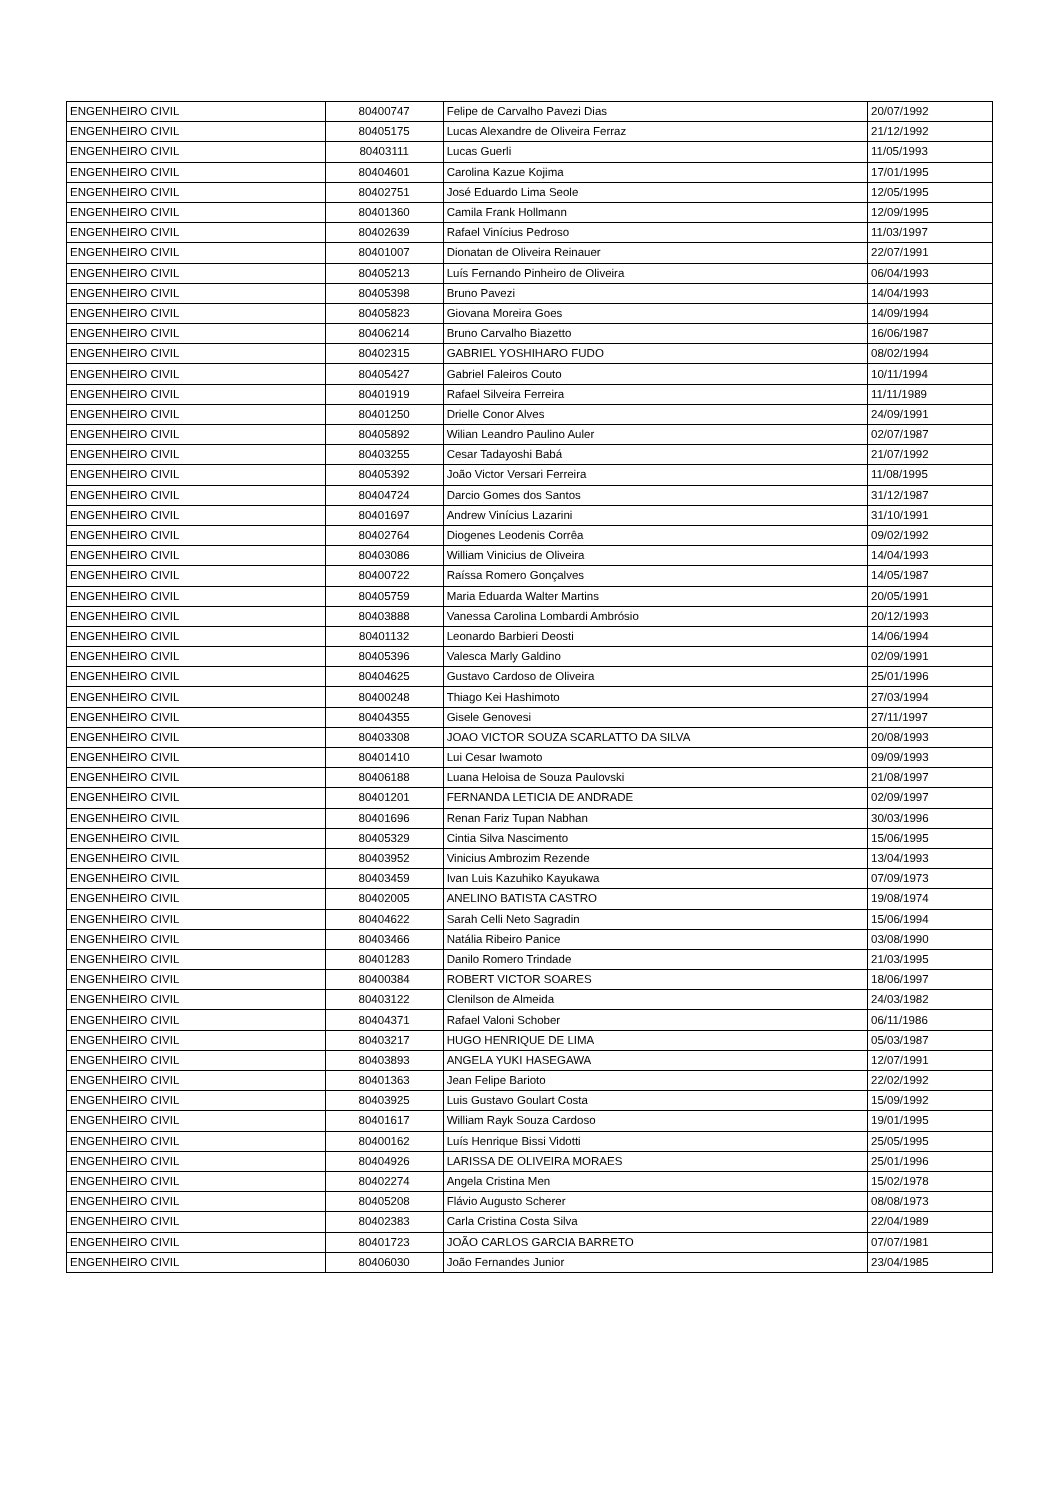| ENGENHEIRO CIVIL | 80400747 | Felipe de Carvalho Pavezi Dias | 20/07/1992 |
| ENGENHEIRO CIVIL | 80405175 | Lucas Alexandre de Oliveira Ferraz | 21/12/1992 |
| ENGENHEIRO CIVIL | 80403111 | Lucas Guerli | 11/05/1993 |
| ENGENHEIRO CIVIL | 80404601 | Carolina Kazue Kojima | 17/01/1995 |
| ENGENHEIRO CIVIL | 80402751 | José Eduardo Lima Seole | 12/05/1995 |
| ENGENHEIRO CIVIL | 80401360 | Camila Frank Hollmann | 12/09/1995 |
| ENGENHEIRO CIVIL | 80402639 | Rafael Vinícius Pedroso | 11/03/1997 |
| ENGENHEIRO CIVIL | 80401007 | Dionatan de Oliveira Reinauer | 22/07/1991 |
| ENGENHEIRO CIVIL | 80405213 | Luís Fernando Pinheiro de Oliveira | 06/04/1993 |
| ENGENHEIRO CIVIL | 80405398 | Bruno Pavezi | 14/04/1993 |
| ENGENHEIRO CIVIL | 80405823 | Giovana Moreira Goes | 14/09/1994 |
| ENGENHEIRO CIVIL | 80406214 | Bruno Carvalho Biazetto | 16/06/1987 |
| ENGENHEIRO CIVIL | 80402315 | GABRIEL YOSHIHARO FUDO | 08/02/1994 |
| ENGENHEIRO CIVIL | 80405427 | Gabriel Faleiros Couto | 10/11/1994 |
| ENGENHEIRO CIVIL | 80401919 | Rafael Silveira Ferreira | 11/11/1989 |
| ENGENHEIRO CIVIL | 80401250 | Drielle Conor Alves | 24/09/1991 |
| ENGENHEIRO CIVIL | 80405892 | Wilian Leandro Paulino Auler | 02/07/1987 |
| ENGENHEIRO CIVIL | 80403255 | Cesar Tadayoshi Babá | 21/07/1992 |
| ENGENHEIRO CIVIL | 80405392 | João Victor Versari Ferreira | 11/08/1995 |
| ENGENHEIRO CIVIL | 80404724 | Darcio Gomes dos Santos | 31/12/1987 |
| ENGENHEIRO CIVIL | 80401697 | Andrew Vinícius Lazarini | 31/10/1991 |
| ENGENHEIRO CIVIL | 80402764 | Diogenes Leodenis Corrêa | 09/02/1992 |
| ENGENHEIRO CIVIL | 80403086 | William Vinicius de Oliveira | 14/04/1993 |
| ENGENHEIRO CIVIL | 80400722 | Raíssa Romero Gonçalves | 14/05/1987 |
| ENGENHEIRO CIVIL | 80405759 | Maria Eduarda Walter Martins | 20/05/1991 |
| ENGENHEIRO CIVIL | 80403888 | Vanessa Carolina Lombardi Ambrósio | 20/12/1993 |
| ENGENHEIRO CIVIL | 80401132 | Leonardo Barbieri Deosti | 14/06/1994 |
| ENGENHEIRO CIVIL | 80405396 | Valesca Marly Galdino | 02/09/1991 |
| ENGENHEIRO CIVIL | 80404625 | Gustavo Cardoso de Oliveira | 25/01/1996 |
| ENGENHEIRO CIVIL | 80400248 | Thiago Kei Hashimoto | 27/03/1994 |
| ENGENHEIRO CIVIL | 80404355 | Gisele Genovesi | 27/11/1997 |
| ENGENHEIRO CIVIL | 80403308 | JOAO VICTOR SOUZA SCARLATTO DA SILVA | 20/08/1993 |
| ENGENHEIRO CIVIL | 80401410 | Lui Cesar Iwamoto | 09/09/1993 |
| ENGENHEIRO CIVIL | 80406188 | Luana Heloisa de Souza Paulovski | 21/08/1997 |
| ENGENHEIRO CIVIL | 80401201 | FERNANDA LETICIA DE ANDRADE | 02/09/1997 |
| ENGENHEIRO CIVIL | 80401696 | Renan Fariz Tupan Nabhan | 30/03/1996 |
| ENGENHEIRO CIVIL | 80405329 | Cintia Silva Nascimento | 15/06/1995 |
| ENGENHEIRO CIVIL | 80403952 | Vinicius Ambrozim Rezende | 13/04/1993 |
| ENGENHEIRO CIVIL | 80403459 | Ivan Luis Kazuhiko Kayukawa | 07/09/1973 |
| ENGENHEIRO CIVIL | 80402005 | ANELINO BATISTA CASTRO | 19/08/1974 |
| ENGENHEIRO CIVIL | 80404622 | Sarah Celli Neto Sagradin | 15/06/1994 |
| ENGENHEIRO CIVIL | 80403466 | Natália Ribeiro Panice | 03/08/1990 |
| ENGENHEIRO CIVIL | 80401283 | Danilo Romero Trindade | 21/03/1995 |
| ENGENHEIRO CIVIL | 80400384 | ROBERT VICTOR SOARES | 18/06/1997 |
| ENGENHEIRO CIVIL | 80403122 | Clenilson de Almeida | 24/03/1982 |
| ENGENHEIRO CIVIL | 80404371 | Rafael Valoni Schober | 06/11/1986 |
| ENGENHEIRO CIVIL | 80403217 | HUGO HENRIQUE DE LIMA | 05/03/1987 |
| ENGENHEIRO CIVIL | 80403893 | ANGELA YUKI HASEGAWA | 12/07/1991 |
| ENGENHEIRO CIVIL | 80401363 | Jean Felipe Barioto | 22/02/1992 |
| ENGENHEIRO CIVIL | 80403925 | Luis Gustavo Goulart Costa | 15/09/1992 |
| ENGENHEIRO CIVIL | 80401617 | William Rayk Souza Cardoso | 19/01/1995 |
| ENGENHEIRO CIVIL | 80400162 | Luís Henrique Bissi Vidotti | 25/05/1995 |
| ENGENHEIRO CIVIL | 80404926 | LARISSA DE OLIVEIRA MORAES | 25/01/1996 |
| ENGENHEIRO CIVIL | 80402274 | Angela Cristina Men | 15/02/1978 |
| ENGENHEIRO CIVIL | 80405208 | Flávio Augusto Scherer | 08/08/1973 |
| ENGENHEIRO CIVIL | 80402383 | Carla Cristina Costa Silva | 22/04/1989 |
| ENGENHEIRO CIVIL | 80401723 | JOÃO CARLOS GARCIA BARRETO | 07/07/1981 |
| ENGENHEIRO CIVIL | 80406030 | João Fernandes Junior | 23/04/1985 |